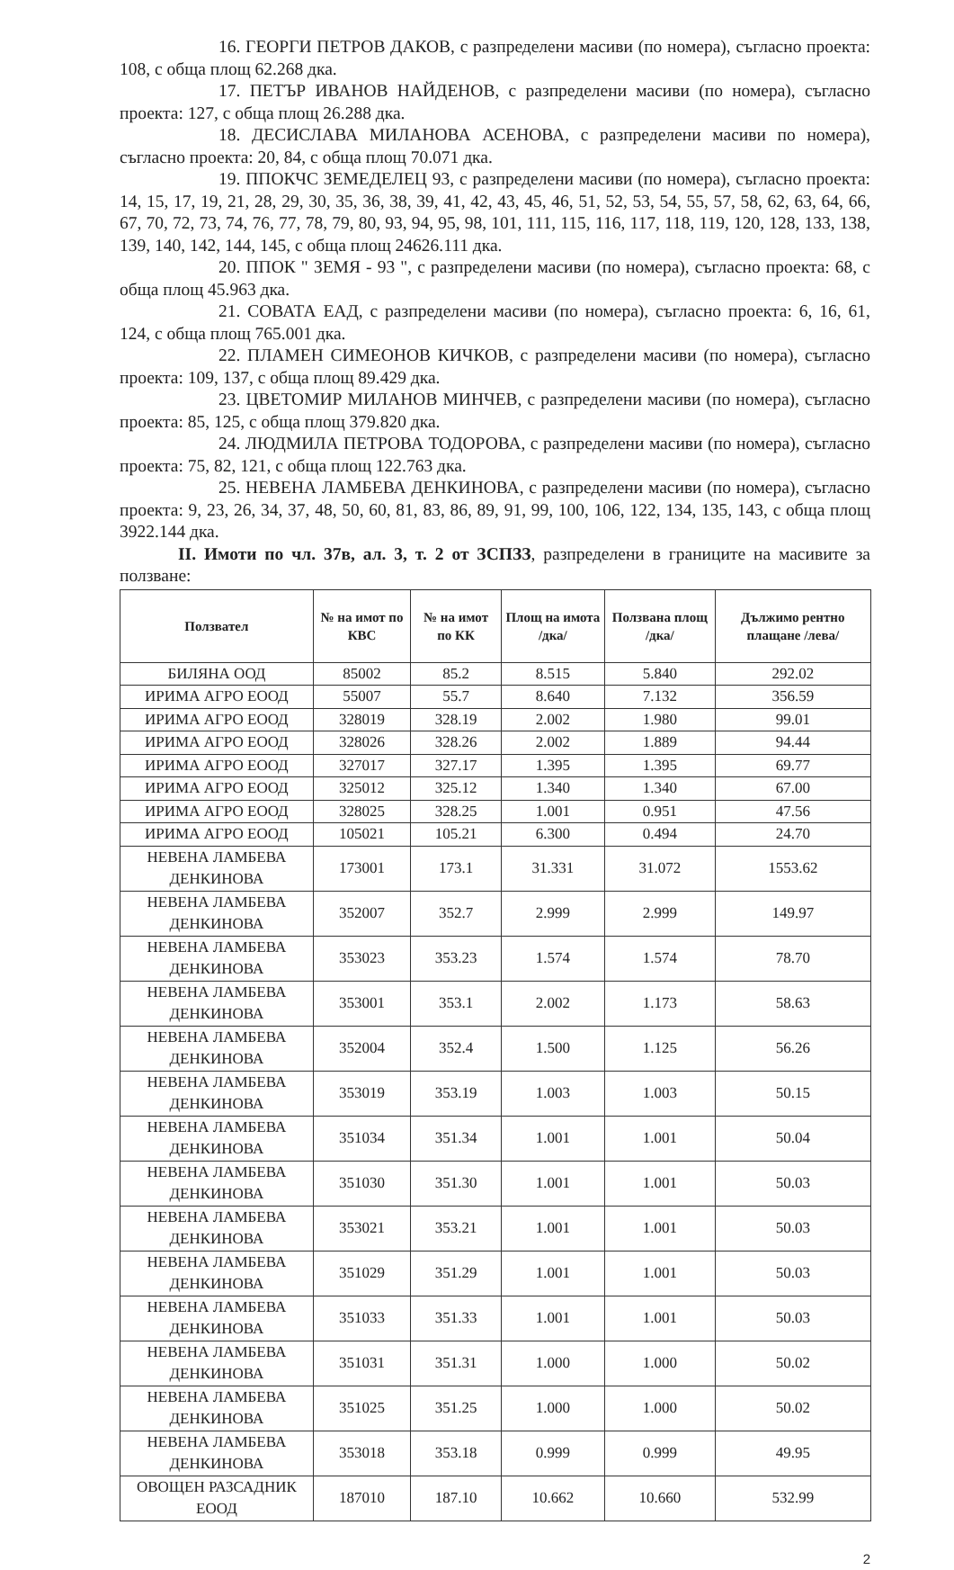16. ГЕОРГИ ПЕТРОВ ДАКОВ, с разпределени масиви (по номера), съгласно проекта: 108, с обща площ 62.268 дка.
17. ПЕТЪР ИВАНОВ НАЙДЕНОВ, с разпределени масиви (по номера), съгласно проекта: 127, с обща площ 26.288 дка.
18. ДЕСИСЛАВА МИЛАНОВА АСЕНОВА, с разпределени масиви по номера), съгласно проекта: 20, 84, с обща площ 70.071 дка.
19. ППОКЧС ЗЕМЕДЕЛЕЦ 93, с разпределени масиви (по номера), съгласно проекта: 14, 15, 17, 19, 21, 28, 29, 30, 35, 36, 38, 39, 41, 42, 43, 45, 46, 51, 52, 53, 54, 55, 57, 58, 62, 63, 64, 66, 67, 70, 72, 73, 74, 76, 77, 78, 79, 80, 93, 94, 95, 98, 101, 111, 115, 116, 117, 118, 119, 120, 128, 133, 138, 139, 140, 142, 144, 145, с обща площ 24626.111 дка.
20. ППОК " ЗЕМЯ - 93 ", с разпределени масиви (по номера), съгласно проекта: 68, с обща площ 45.963 дка.
21. СОВАТА ЕАД, с разпределени масиви (по номера), съгласно проекта: 6, 16, 61, 124, с обща площ 765.001 дка.
22. ПЛАМЕН СИМЕОНОВ КИЧКОВ, с разпределени масиви (по номера), съгласно проекта: 109, 137, с обща площ 89.429 дка.
23. ЦВЕТОМИР МИЛАНОВ МИНЧЕВ, с разпределени масиви (по номера), съгласно проекта: 85, 125, с обща площ 379.820 дка.
24. ЛЮДМИЛА ПЕТРОВА ТОДОРОВА, с разпределени масиви (по номера), съгласно проекта: 75, 82, 121, с обща площ 122.763 дка.
25. НЕВЕНА ЛАМБЕВА ДЕНКИНОВА, с разпределени масиви (по номера), съгласно проекта: 9, 23, 26, 34, 37, 48, 50, 60, 81, 83, 86, 89, 91, 99, 100, 106, 122, 134, 135, 143, с обща площ 3922.144 дка.
II. Имоти по чл. 37в, ал. 3, т. 2 от ЗСПЗЗ, разпределени в границите на масивите за ползване:
| Ползвател | № на имот по КВС | № на имот по КК | Площ на имота /дка/ | Ползвана площ /дка/ | Дължимо рентно плащане /лева/ |
| --- | --- | --- | --- | --- | --- |
| БИЛЯНА ООД | 85002 | 85.2 | 8.515 | 5.840 | 292.02 |
| ИРИМА АГРО ЕООД | 55007 | 55.7 | 8.640 | 7.132 | 356.59 |
| ИРИМА АГРО ЕООД | 328019 | 328.19 | 2.002 | 1.980 | 99.01 |
| ИРИМА АГРО ЕООД | 328026 | 328.26 | 2.002 | 1.889 | 94.44 |
| ИРИМА АГРО ЕООД | 327017 | 327.17 | 1.395 | 1.395 | 69.77 |
| ИРИМА АГРО ЕООД | 325012 | 325.12 | 1.340 | 1.340 | 67.00 |
| ИРИМА АГРО ЕООД | 328025 | 328.25 | 1.001 | 0.951 | 47.56 |
| ИРИМА АГРО ЕООД | 105021 | 105.21 | 6.300 | 0.494 | 24.70 |
| НЕВЕНА ЛАМБЕВА ДЕНКИНОВА | 173001 | 173.1 | 31.331 | 31.072 | 1553.62 |
| НЕВЕНА ЛАМБЕВА ДЕНКИНОВА | 352007 | 352.7 | 2.999 | 2.999 | 149.97 |
| НЕВЕНА ЛАМБЕВА ДЕНКИНОВА | 353023 | 353.23 | 1.574 | 1.574 | 78.70 |
| НЕВЕНА ЛАМБЕВА ДЕНКИНОВА | 353001 | 353.1 | 2.002 | 1.173 | 58.63 |
| НЕВЕНА ЛАМБЕВА ДЕНКИНОВА | 352004 | 352.4 | 1.500 | 1.125 | 56.26 |
| НЕВЕНА ЛАМБЕВА ДЕНКИНОВА | 353019 | 353.19 | 1.003 | 1.003 | 50.15 |
| НЕВЕНА ЛАМБЕВА ДЕНКИНОВА | 351034 | 351.34 | 1.001 | 1.001 | 50.04 |
| НЕВЕНА ЛАМБЕВА ДЕНКИНОВА | 351030 | 351.30 | 1.001 | 1.001 | 50.03 |
| НЕВЕНА ЛАМБЕВА ДЕНКИНОВА | 353021 | 353.21 | 1.001 | 1.001 | 50.03 |
| НЕВЕНА ЛАМБЕВА ДЕНКИНОВА | 351029 | 351.29 | 1.001 | 1.001 | 50.03 |
| НЕВЕНА ЛАМБЕВА ДЕНКИНОВА | 351033 | 351.33 | 1.001 | 1.001 | 50.03 |
| НЕВЕНА ЛАМБЕВА ДЕНКИНОВА | 351031 | 351.31 | 1.000 | 1.000 | 50.02 |
| НЕВЕНА ЛАМБЕВА ДЕНКИНОВА | 351025 | 351.25 | 1.000 | 1.000 | 50.02 |
| НЕВЕНА ЛАМБЕВА ДЕНКИНОВА | 353018 | 353.18 | 0.999 | 0.999 | 49.95 |
| ОВОЩЕН РАЗСАДНИК ЕООД | 187010 | 187.10 | 10.662 | 10.660 | 532.99 |
2